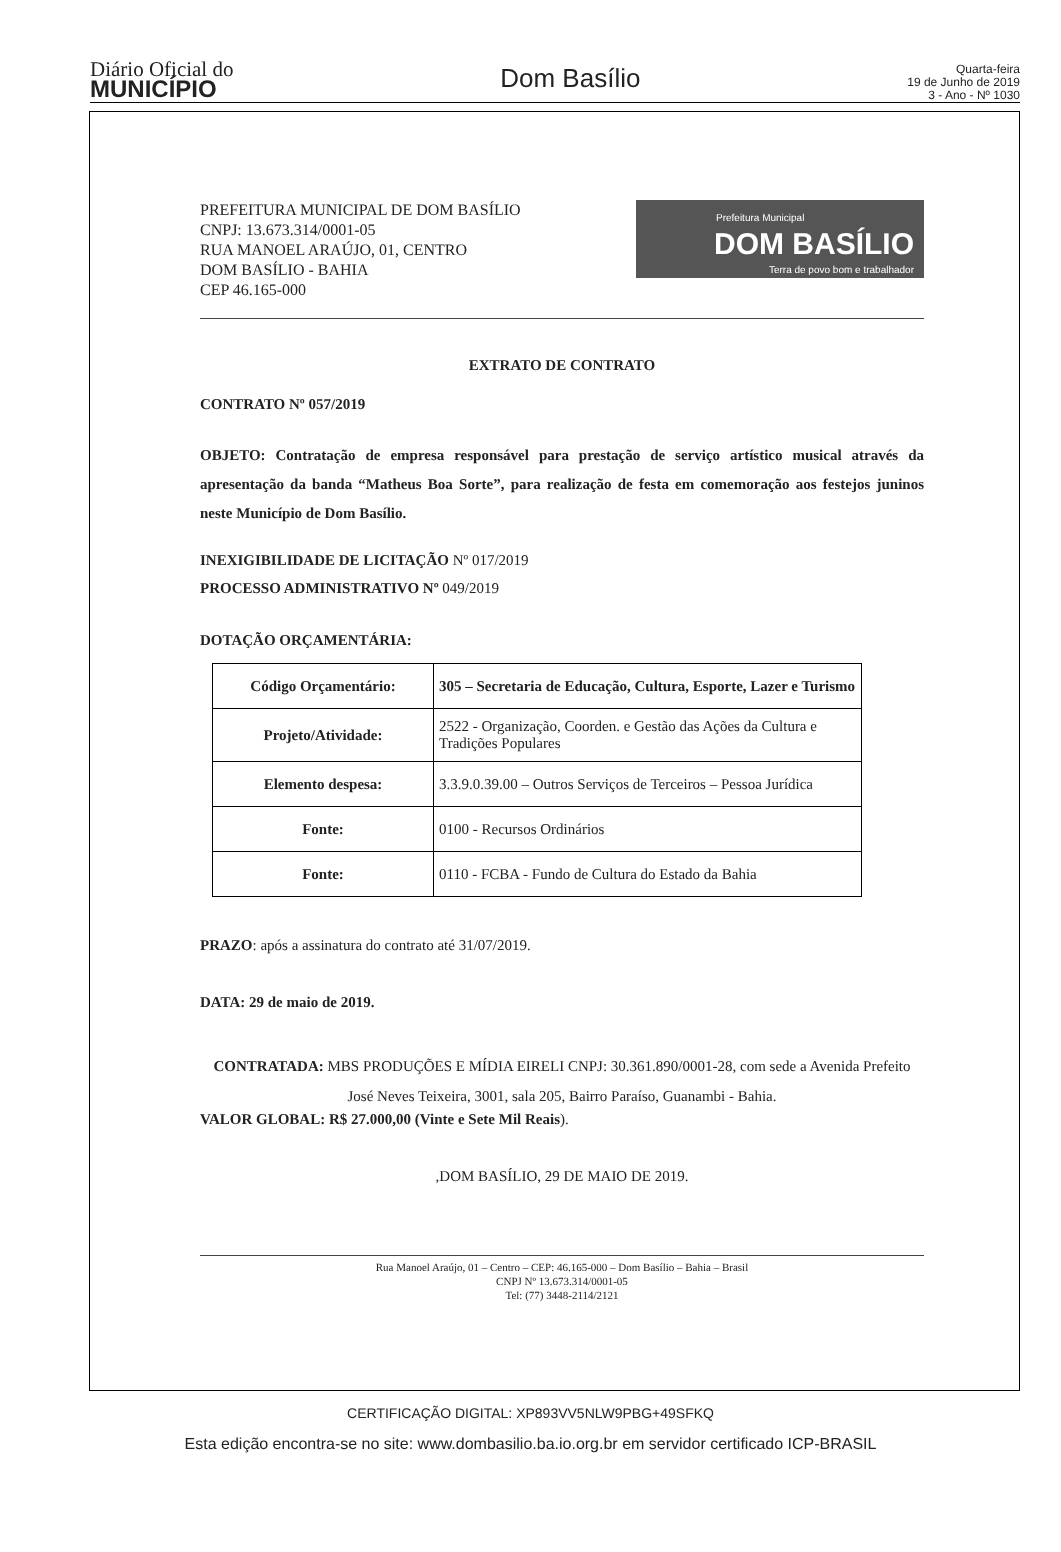Diário Oficial do
MUNICÍPIO
Dom Basílio
Quarta-feira
19 de Junho de 2019
3 - Ano - Nº 1030
PREFEITURA MUNICIPAL DE DOM BASÍLIO
CNPJ: 13.673.314/0001-05
RUA MANOEL ARAÚJO, 01, CENTRO
DOM BASÍLIO - BAHIA
CEP 46.165-000
Prefeitura Municipal
DOM BASÍLIO
Terra de povo bom e trabalhador
EXTRATO DE CONTRATO
CONTRATO Nº 057/2019
OBJETO: Contratação de empresa responsável para prestação de serviço artístico musical através da apresentação da banda “Matheus Boa Sorte”, para realização de festa em comemoração aos festejos juninos neste Município de Dom Basílio.
INEXIGIBILIDADE DE LICITAÇÃO Nº 017/2019
PROCESSO ADMINISTRATIVO Nº 049/2019
DOTAÇÃO ORÇAMENTÁRIA:
| Código Orçamentário: | 305 – Secretaria de Educação, Cultura, Esporte, Lazer e Turismo |
| Projeto/Atividade: | 2522 - Organização, Coorden. e Gestão das Ações da Cultura e Tradições Populares |
| Elemento despesa: | 3.3.9.0.39.00 – Outros Serviços de Terceiros – Pessoa Jurídica |
| Fonte: | 0100 - Recursos Ordinários |
| Fonte: | 0110 - FCBA - Fundo de Cultura do Estado da Bahia |
PRAZO: após a assinatura do contrato até 31/07/2019.
DATA: 29 de maio de 2019.
CONTRATADA: MBS PRODUÇÕES E MÍDIA EIRELI CNPJ: 30.361.890/0001-28, com sede a Avenida Prefeito José Neves Teixeira, 3001, sala 205, Bairro Paraíso, Guanambi - Bahia.
VALOR GLOBAL: R$ 27.000,00 (Vinte e Sete Mil Reais).
,DOM BASÍLIO, 29 DE MAIO DE 2019.
Rua Manoel Araújo, 01 – Centro – CEP: 46.165-000 – Dom Basílio – Bahia – Brasil
CNPJ Nº 13.673.314/0001-05
Tel: (77) 3448-2114/2121
CERTIFICAÇÃO DIGITAL: XP893VV5NLW9PBG+49SFKQ
Esta edição encontra-se no site: www.dombasilio.ba.io.org.br em servidor certificado ICP-BRASIL